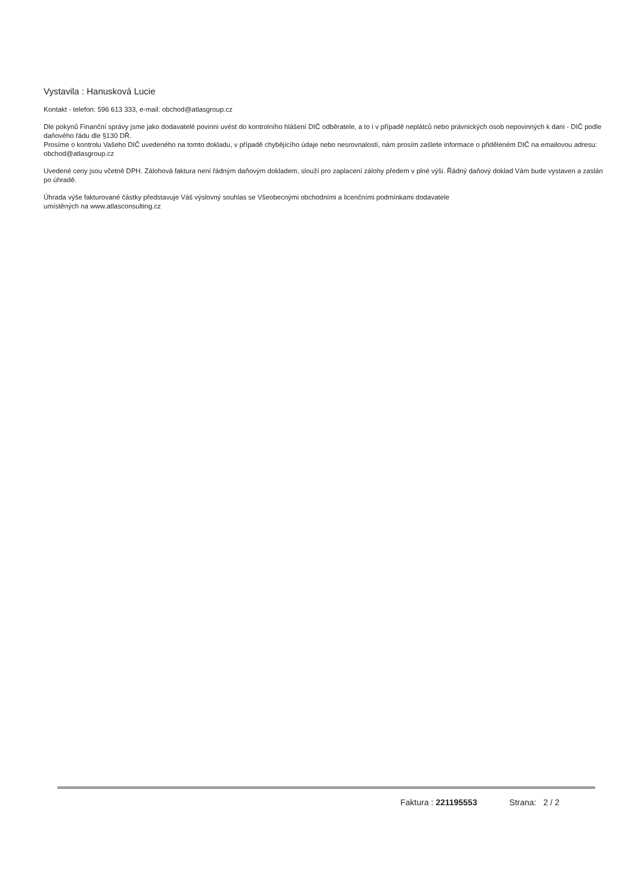Vystavila : Hanusková Lucie
Kontakt - telefon: 596 613 333, e-mail: obchod@atlasgroup.cz
Dle pokynů Finanční správy jsme jako dodavatelé povinni uvést do kontrolního hlášení DIČ odběratele, a to i v případě neplátců nebo právnických osob nepovinných k dani - DIČ podle daňového řádu dle §130 DŘ.
Prosíme o kontrolu Vašeho DIČ uvedeného na tomto dokladu, v případě chybějícího údaje nebo nesrovnalostí, nám prosím zašlete informace o přiděleném DIČ na emailovou adresu: obchod@atlasgroup.cz
Uvedené ceny jsou včetně DPH. Zálohová faktura není řádným daňovým dokladem, slouží pro zaplacení zálohy předem v plné výši. Řádný daňový doklad Vám bude vystaven a zaslán po úhradě.
Úhrada výše fakturované částky představuje Váš výslovný souhlas se Všeobecnými obchodními a licenčními podmínkami dodavatele umístěných na www.atlasconsulting.cz
Faktura : 221195553 Strana: 2 / 2